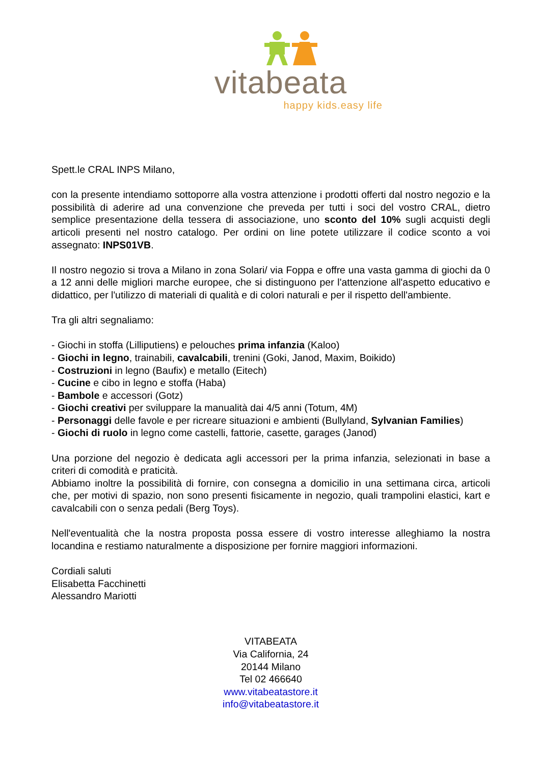vitabeata
happy kids.easy life
Spett.le CRAL INPS Milano,
con la presente intendiamo sottoporre alla vostra attenzione i prodotti offerti dal nostro negozio e la possibilità di aderire ad una convenzione che preveda per tutti i soci del vostro CRAL, dietro semplice presentazione della tessera di associazione, uno sconto del 10% sugli acquisti degli articoli presenti nel nostro catalogo. Per ordini on line potete utilizzare il codice sconto a voi assegnato: INPS01VB.
Il nostro negozio si trova a Milano in zona Solari/ via Foppa e offre una vasta gamma di giochi da 0 a 12 anni delle migliori marche europee, che si distinguono per l'attenzione all'aspetto educativo e didattico, per l'utilizzo di materiali di qualità e di colori naturali e per il rispetto dell'ambiente.
Tra gli altri segnaliamo:
- Giochi in stoffa (Lilliputiens) e pelouches prima infanzia (Kaloo)
- Giochi in legno, trainabili, cavalcabili, trenini (Goki, Janod, Maxim, Boikido)
- Costruzioni in legno (Baufix) e metallo (Eitech)
- Cucine e cibo in legno e stoffa (Haba)
- Bambole e accessori (Gotz)
- Giochi creativi per sviluppare la manualità dai 4/5 anni (Totum, 4M)
- Personaggi delle favole e per ricreare situazioni e ambienti (Bullyland, Sylvanian Families)
- Giochi di ruolo in legno come castelli, fattorie, casette, garages (Janod)
Una porzione del negozio è dedicata agli accessori per la prima infanzia, selezionati in base a criteri di comodità e praticità.
Abbiamo inoltre la possibilità di fornire, con consegna a domicilio in una settimana circa, articoli che, per motivi di spazio, non sono presenti fisicamente in negozio, quali trampolini elastici, kart e cavalcabili con o senza pedali (Berg Toys).
Nell'eventualità che la nostra proposta possa essere di vostro interesse alleghiamo la nostra locandina e restiamo naturalmente a disposizione per fornire maggiori informazioni.
Cordiali saluti
Elisabetta Facchinetti
Alessandro Mariotti
VITABEATA
Via California, 24
20144 Milano
Tel 02 466640
www.vitabeatastore.it
info@vitabeatastore.it